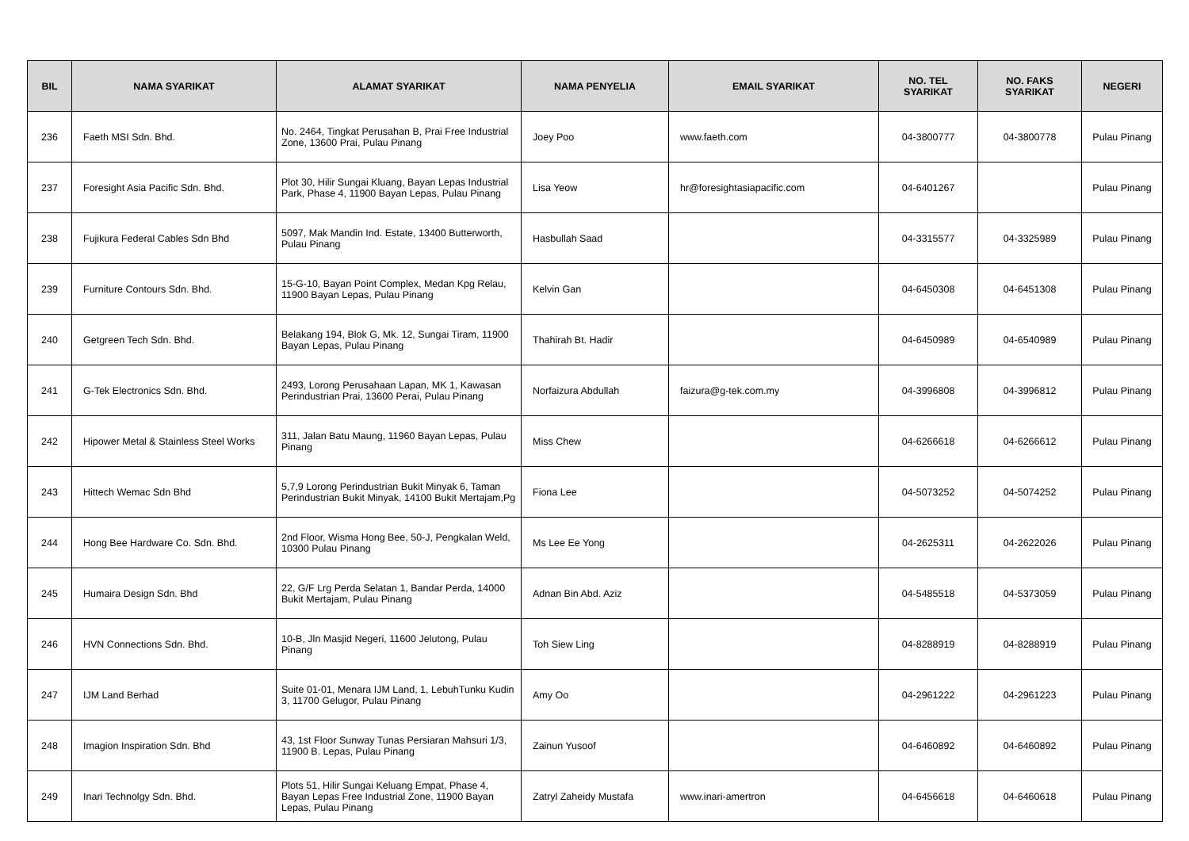| BIL | NAMA SYARIKAT | ALAMAT SYARIKAT | NAMA PENYELIA | EMAIL SYARIKAT | NO. TEL SYARIKAT | NO. FAKS SYARIKAT | NEGERI |
| --- | --- | --- | --- | --- | --- | --- | --- |
| 236 | Faeth MSI Sdn. Bhd. | No. 2464, Tingkat Perusahan B, Prai Free Industrial Zone, 13600 Prai, Pulau Pinang | Joey Poo | www.faeth.com | 04-3800777 | 04-3800778 | Pulau Pinang |
| 237 | Foresight Asia Pacific Sdn. Bhd. | Plot 30, Hilir Sungai Kluang, Bayan Lepas Industrial Park, Phase 4, 11900 Bayan Lepas, Pulau Pinang | Lisa Yeow | hr@foresightasiapacific.com | 04-6401267 | | Pulau Pinang |
| 238 | Fujikura Federal Cables Sdn Bhd | 5097, Mak Mandin Ind. Estate, 13400 Butterworth, Pulau Pinang | Hasbullah Saad | | 04-3315577 | 04-3325989 | Pulau Pinang |
| 239 | Furniture Contours Sdn. Bhd. | 15-G-10, Bayan Point Complex, Medan Kpg Relau, 11900 Bayan Lepas, Pulau Pinang | Kelvin Gan | | 04-6450308 | 04-6451308 | Pulau Pinang |
| 240 | Getgreen Tech Sdn. Bhd. | Belakang 194, Blok G, Mk. 12, Sungai Tiram, 11900 Bayan Lepas, Pulau Pinang | Thahirah Bt. Hadir | | 04-6450989 | 04-6540989 | Pulau Pinang |
| 241 | G-Tek Electronics Sdn. Bhd. | 2493, Lorong Perusahaan Lapan, MK 1, Kawasan Perindustrian Prai, 13600 Perai, Pulau Pinang | Norfaizura Abdullah | faizura@g-tek.com.my | 04-3996808 | 04-3996812 | Pulau Pinang |
| 242 | Hipower Metal & Stainless Steel Works | 311, Jalan Batu Maung, 11960 Bayan Lepas, Pulau Pinang | Miss Chew | | 04-6266618 | 04-6266612 | Pulau Pinang |
| 243 | Hittech Wemac Sdn Bhd | 5,7,9 Lorong Perindustrian Bukit Minyak 6, Taman Perindustrian Bukit Minyak, 14100 Bukit Mertajam,Pg | Fiona Lee | | 04-5073252 | 04-5074252 | Pulau Pinang |
| 244 | Hong Bee Hardware Co. Sdn. Bhd. | 2nd Floor, Wisma Hong Bee, 50-J, Pengkalan Weld, 10300 Pulau Pinang | Ms Lee Ee Yong | | 04-2625311 | 04-2622026 | Pulau Pinang |
| 245 | Humaira Design Sdn. Bhd | 22, G/F Lrg Perda Selatan 1, Bandar Perda, 14000 Bukit Mertajam, Pulau Pinang | Adnan Bin Abd. Aziz | | 04-5485518 | 04-5373059 | Pulau Pinang |
| 246 | HVN Connections Sdn. Bhd. | 10-B, Jln Masjid Negeri, 11600 Jelutong, Pulau Pinang | Toh Siew Ling | | 04-8288919 | 04-8288919 | Pulau Pinang |
| 247 | IJM Land Berhad | Suite 01-01, Menara IJM Land, 1, LebuhTunku Kudin 3, 11700 Gelugor, Pulau Pinang | Amy Oo | | 04-2961222 | 04-2961223 | Pulau Pinang |
| 248 | Imagion Inspiration Sdn. Bhd | 43, 1st Floor Sunway Tunas Persiaran Mahsuri 1/3, 11900 B. Lepas, Pulau Pinang | Zainun Yusoof | | 04-6460892 | 04-6460892 | Pulau Pinang |
| 249 | Inari Technolgy Sdn. Bhd. | Plots 51, Hilir Sungai Keluang Empat, Phase 4, Bayan Lepas Free Industrial Zone, 11900 Bayan Lepas, Pulau Pinang | Zatryl Zaheidy Mustafa | www.inari-amertron | 04-6456618 | 04-6460618 | Pulau Pinang |